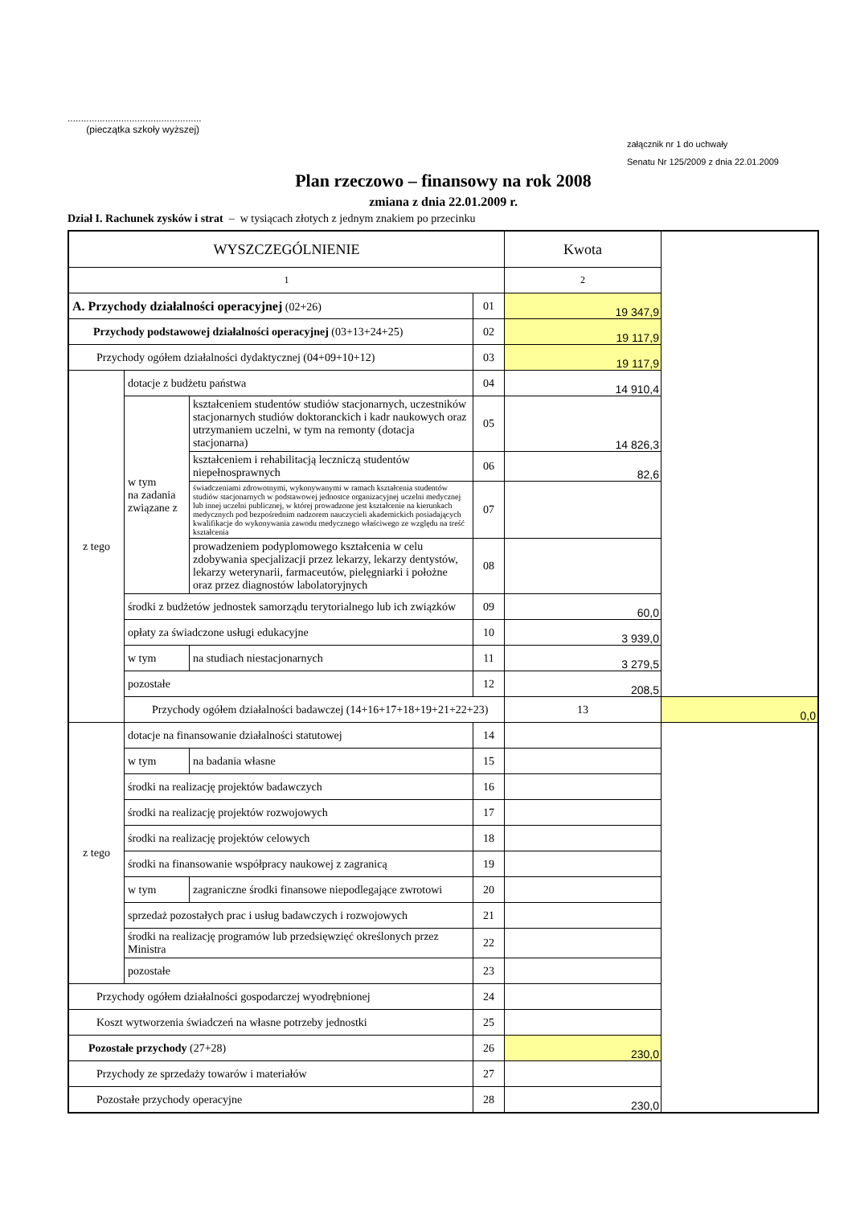..................................................
(pieczątka szkoły wyższej)
załącznik nr 1 do uchwały
Senatu Nr 125/2009 z dnia 22.01.2009
Plan rzeczowo – finansowy na rok 2008
zmiana z dnia 22.01.2009 r.
Dział I. Rachunek zysków i strat – w tysiącach złotych z jednym znakiem po przecinku
| WYSZCZEGÓLNIENIE | | | | Kwota | |
| --- | --- | --- | --- | --- | --- |
| 1 | | | | 2 | |
| A. Przychody działalności operacyjnej (02+26) | | | 01 | 19 347,9 | |
| Przychody podstawowej działalności operacyjnej (03+13+24+25) | | | 02 | 19 117,9 | |
| Przychody ogółem działalności dydaktycznej (04+09+10+12) | | | 03 | 19 117,9 | |
| z tego | dotacje z budżetu państwa | | 04 | 14 910,4 | |
| | w tym na zadania związane z | kształceniem studentów studiów stacjonarnych, uczestników stacjonarnych studiów doktoranckich i kadr naukowych oraz utrzymaniem uczelni, w tym na remonty (dotacja stacjonarna) | 05 | 14 826,3 | |
| | | kształceniem i rehabilitacją leczniczą studentów niepełnosprawnych | 06 | 82,6 | |
| | | świadczeniami zdrowotnymi, wykonywanymi w ramach kształcenia studentów studiów stacjonarnych w podstawowej jednostce organizacyjnej uczelni medycznej lub innej uczelni publicznej, w której prowadzone jest kształcenie na kierunkach medycznych pod bezpośrednim nadzorem nauczycieli akademickich posiadających kwalifikacje do wykonywania zawodu medycznego właściwego ze względu na treść kształcenia | 07 | | |
| | | prowadzeniem podyplomowego kształcenia w celu zdobywania specjalizacji przez lekarzy, lekarzy dentystów, lekarzy weterynarii, farmaceutów, pielęgniarki i położne oraz przez diagnostów labolatoryjnych | 08 | | |
| | środki z budżetów jednostek samorządu terytorialnego lub ich związków | | 09 | 60,0 | |
| | opłaty za świadczone usługi edukacyjne | | 10 | 3 939,0 | |
| | w tym | na studiach niestacjonarnych | 11 | 3 279,5 | |
| | pozostałe | | 12 | 208,5 | |
| | Przychody ogółem działalności badawczej (14+16+17+18+19+21+22+23) | | | 13 | 0,0 |
| z tego | dotacje na finansowanie działalności statutowej | | 14 | | |
| | w tym | na badania własne | 15 | | |
| | środki na realizację projektów badawczych | | 16 | | |
| | środki na realizację projektów rozwojowych | | 17 | | |
| | środki na realizację projektów celowych | | 18 | | |
| | środki na finansowanie współpracy naukowej z zagranicą | | 19 | | |
| | w tym | zagraniczne środki finansowe niepodlegające zwrotowi | 20 | | |
| | sprzedaż pozostałych prac i usług badawczych i rozwojowych | | 21 | | |
| | środki na realizację programów lub przedsięwzięć określonych przez Ministra | | 22 | | |
| | pozostałe | | 23 | | |
| Przychody ogółem działalności gospodarczej wyodrębnionej | | | 24 | | |
| Koszt wytworzenia świadczeń na własne potrzeby jednostki | | | 25 | | |
| Pozostałe przychody (27+28) | | | 26 | 230,0 | |
| Przychody ze sprzedaży towarów i materiałów | | | 27 | | |
| Pozostałe przychody operacyjne | | | 28 | 230,0 | |